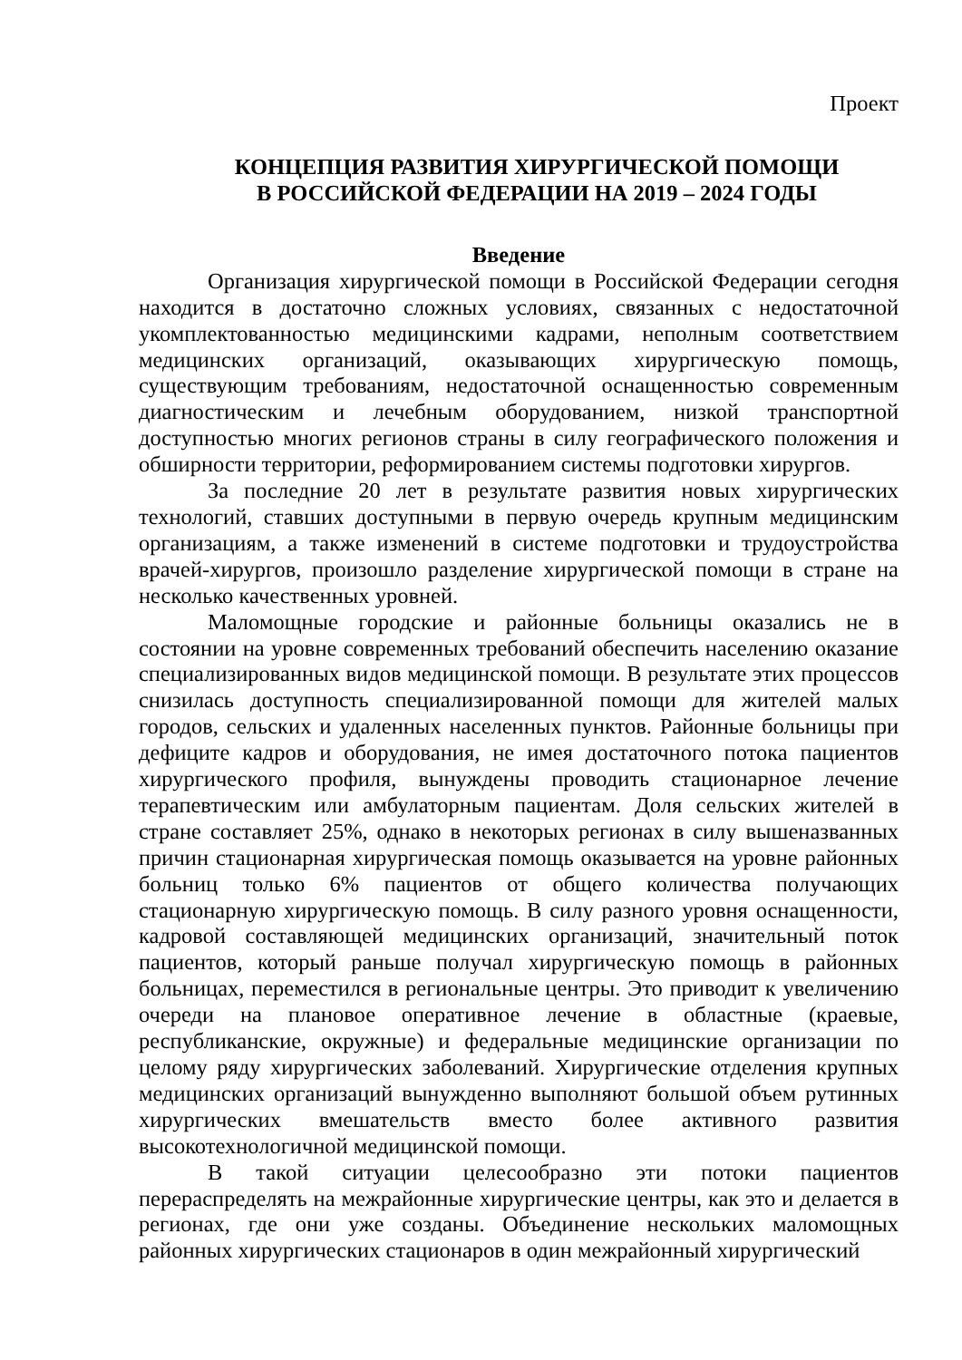Проект
КОНЦЕПЦИЯ РАЗВИТИЯ ХИРУРГИЧЕСКОЙ ПОМОЩИ
В РОССИЙСКОЙ ФЕДЕРАЦИИ НА 2019 – 2024 ГОДЫ
Введение
Организация хирургической помощи в Российской Федерации сегодня находится в достаточно сложных условиях, связанных с недостаточной укомплектованностью медицинскими кадрами, неполным соответствием медицинских организаций, оказывающих хирургическую помощь, существующим требованиям, недостаточной оснащенностью современным диагностическим и лечебным оборудованием, низкой транспортной доступностью многих регионов страны в силу географического положения и обширности территории, реформированием системы подготовки хирургов.
За последние 20 лет в результате развития новых хирургических технологий, ставших доступными в первую очередь крупным медицинским организациям, а также изменений в системе подготовки и трудоустройства врачей-хирургов, произошло разделение хирургической помощи в стране на несколько качественных уровней.
Маломощные городские и районные больницы оказались не в состоянии на уровне современных требований обеспечить населению оказание специализированных видов медицинской помощи. В результате этих процессов снизилась доступность специализированной помощи для жителей малых городов, сельских и удаленных населенных пунктов. Районные больницы при дефиците кадров и оборудования, не имея достаточного потока пациентов хирургического профиля, вынуждены проводить стационарное лечение терапевтическим или амбулаторным пациентам. Доля сельских жителей в стране составляет 25%, однако в некоторых регионах в силу вышеназванных причин стационарная хирургическая помощь оказывается на уровне районных больниц только 6% пациентов от общего количества получающих стационарную хирургическую помощь. В силу разного уровня оснащенности, кадровой составляющей медицинских организаций, значительный поток пациентов, который раньше получал хирургическую помощь в районных больницах, переместился в региональные центры. Это приводит к увеличению очереди на плановое оперативное лечение в областные (краевые, республиканские, окружные) и федеральные медицинские организации по целому ряду хирургических заболеваний. Хирургические отделения крупных медицинских организаций вынужденно выполняют большой объем рутинных хирургических вмешательств вместо более активного развития высокотехнологичной медицинской помощи.
В такой ситуации целесообразно эти потоки пациентов перераспределять на межрайонные хирургические центры, как это и делается в регионах, где они уже созданы. Объединение нескольких маломощных районных хирургических стационаров в один межрайонный хирургический